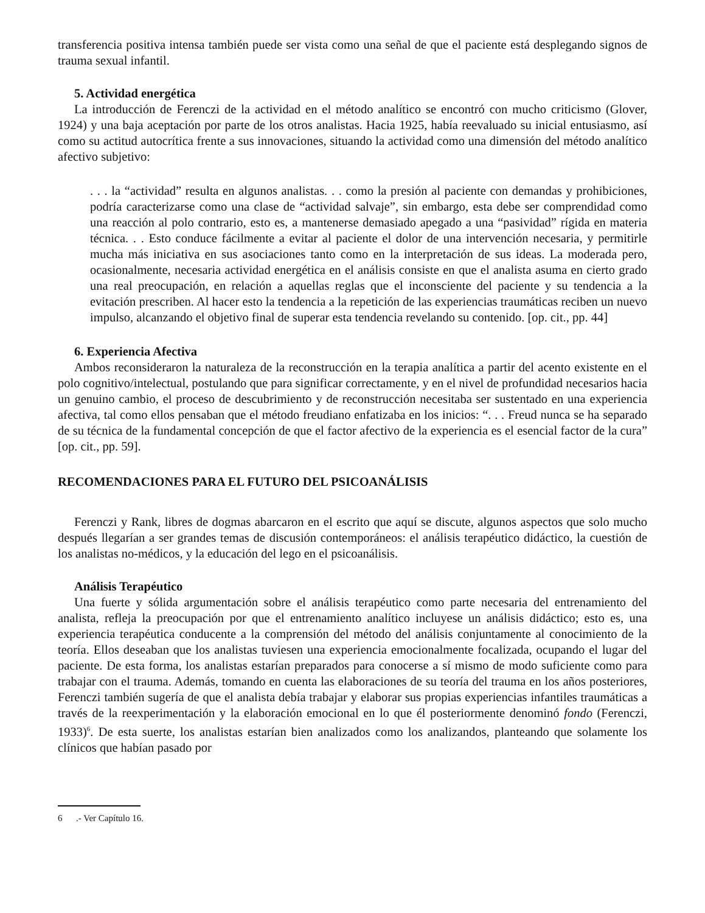transferencia positiva intensa también puede ser vista como una señal de que el paciente está desplegando signos de trauma sexual infantil.
5. Actividad energética
La introducción de Ferenczi de la actividad en el método analítico se encontró con mucho criticismo (Glover, 1924) y una baja aceptación por parte de los otros analistas. Hacia 1925, había reevaluado su inicial entusiasmo, así como su actitud autocrítica frente a sus innovaciones, situando la actividad como una dimensión del método analítico afectivo subjetivo:
. . . la “actividad” resulta en algunos analistas. . . como la presión al paciente con demandas y prohibiciones, podría caracterizarse como una clase de “actividad salvaje”, sin embargo, esta debe ser comprendidad como una reacción al polo contrario, esto es, a mantenerse demasiado apegado a una “pasividad” rígida en materia técnica. . . Esto conduce fácilmente a evitar al paciente el dolor de una intervención necesaria, y permitirle mucha más iniciativa en sus asociaciones tanto como en la interpretación de sus ideas. La moderada pero, ocasionalmente, necesaria actividad energética en el análisis consiste en que el analista asuma en cierto grado una real preocupación, en relación a aquellas reglas que el inconsciente del paciente y su tendencia a la evitación prescriben. Al hacer esto la tendencia a la repetición de las experiencias traumáticas reciben un nuevo impulso, alcanzando el objetivo final de superar esta tendencia revelando su contenido. [op. cit., pp. 44]
6. Experiencia Afectiva
Ambos reconsideraron la naturaleza de la reconstrucción en la terapia analítica a partir del acento existente en el polo cognitivo/intelectual, postulando que para significar correctamente, y en el nivel de profundidad necesarios hacia un genuino cambio, el proceso de descubrimiento y de reconstrucción necesitaba ser sustentado en una experiencia afectiva, tal como ellos pensaban que el método freudiano enfatizaba en los inicios: “. . . Freud nunca se ha separado de su técnica de la fundamental concepción de que el factor afectivo de la experiencia es el esencial factor de la cura” [op. cit., pp. 59].
RECOMENDACIONES PARA EL FUTURO DEL PSICOANÁLISIS
Ferenczi y Rank, libres de dogmas abarcaron en el escrito que aquí se discute, algunos aspectos que solo mucho después llegarían a ser grandes temas de discusión contemporáneos: el análisis terapéutico didáctico, la cuestión de los analistas no-médicos, y la educación del lego en el psicoanálisis.
Análisis Terapéutico
Una fuerte y sólida argumentación sobre el análisis terapéutico como parte necesaria del entrenamiento del analista, refleja la preocupación por que el entrenamiento analítico incluyese un análisis didáctico; esto es, una experiencia terapéutica conducente a la comprensión del método del análisis conjuntamente al conocimiento de la teoría. Ellos deseaban que los analistas tuviesen una experiencia emocionalmente focalizada, ocupando el lugar del paciente. De esta forma, los analistas estarían preparados para conocerse a sí mismo de modo suficiente como para trabajar con el trauma. Además, tomando en cuenta las elaboraciones de su teoría del trauma en los años posteriores, Ferenczi también sugería de que el analista debía trabajar y elaborar sus propias experiencias infantiles traumáticas a través de la reexperimentación y la elaboración emocional en lo que él posteriormente denominó fondo (Ferenczi, 1933)<sup>6</sup>. De esta suerte, los analistas estarían bien analizados como los analizandos, planteando que solamente los clínicos que habían pasado por
6 .- Ver Capítulo 16.